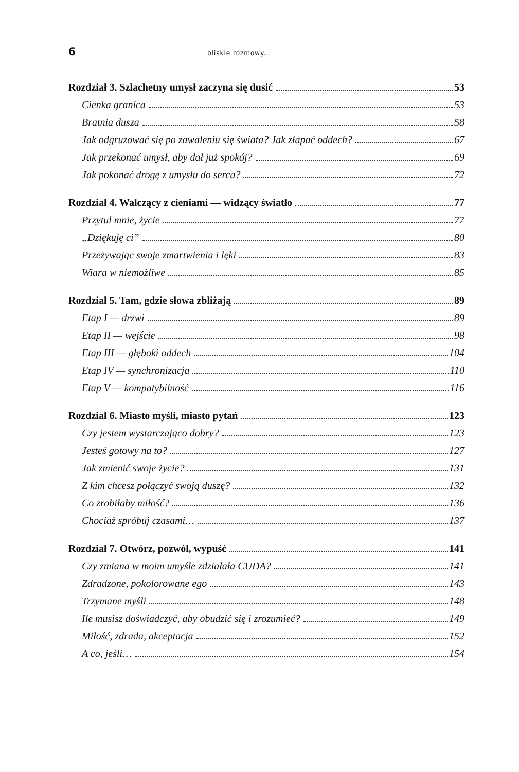6 bliskie rozmowy...
Rozdział 3. Szlachetny umysł zaczyna się dusić 53
Cienka granica 53
Bratnia dusza 58
Jak odgruzować się po zawaleniu się świata? Jak złapać oddech? 67
Jak przekonać umysł, aby dał już spokój? 69
Jak pokonać drogę z umysłu do serca? 72
Rozdział 4. Walczący z cieniami — widzący światło 77
Przytul mnie, życie 77
„Dziękuję ci” 80
Przeżywając swoje zmartwienia i lęki 83
Wiara w niemożliwe 85
Rozdział 5. Tam, gdzie słowa zbliżają 89
Etap I — drzwi 89
Etap II — wejście 98
Etap III — głęboki oddech 104
Etap IV — synchronizacja 110
Etap V — kompatybilność 116
Rozdział 6. Miasto myśli, miasto pytań 123
Czy jestem wystarczająco dobry? 123
Jesteś gotowy na to? 127
Jak zmienić swoje życie? 131
Z kim chcesz połączyć swoją duszę? 132
Co zrobiłaby miłość? 136
Chociaż spróbuj czasami… 137
Rozdział 7. Otwórz, pozwól, wypuść 141
Czy zmiana w moim umyśle zdziałała CUDA? 141
Zdradzone, pokolorowane ego 143
Trzymane myśli 148
Ile musisz doświadczyć, aby obudzić się i zrozumieć? 149
Miłość, zdrada, akceptacja 152
A co, jeśli… 154